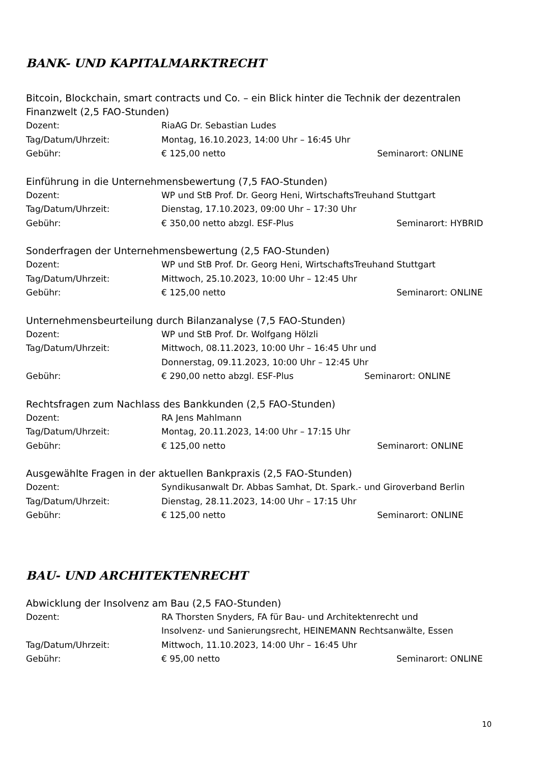BANK- UND KAPITALMARKTRECHT
Bitcoin, Blockchain, smart contracts und Co. – ein Blick hinter die Technik der dezentralen Finanzwelt (2,5 FAO-Stunden)
Dozent: RiaAG Dr. Sebastian Ludes
Tag/Datum/Uhrzeit: Montag, 16.10.2023, 14:00 Uhr – 16:45 Uhr
Gebühr: € 125,00 netto Seminarort: ONLINE
Einführung in die Unternehmensbewertung (7,5 FAO-Stunden)
Dozent: WP und StB Prof. Dr. Georg Heni, WirtschaftsTreuhand Stuttgart
Tag/Datum/Uhrzeit: Dienstag, 17.10.2023, 09:00 Uhr – 17:30 Uhr
Gebühr: € 350,00 netto abzgl. ESF-Plus Seminarort: HYBRID
Sonderfragen der Unternehmensbewertung (2,5 FAO-Stunden)
Dozent: WP und StB Prof. Dr. Georg Heni, WirtschaftsTreuhand Stuttgart
Tag/Datum/Uhrzeit: Mittwoch, 25.10.2023, 10:00 Uhr – 12:45 Uhr
Gebühr: € 125,00 netto Seminarort: ONLINE
Unternehmensbeurteilung durch Bilanzanalyse (7,5 FAO-Stunden)
Dozent: WP und StB Prof. Dr. Wolfgang Hölzli
Tag/Datum/Uhrzeit: Mittwoch, 08.11.2023, 10:00 Uhr – 16:45 Uhr und
Donnerstag, 09.11.2023, 10:00 Uhr – 12:45 Uhr
Gebühr: € 290,00 netto abzgl. ESF-Plus Seminarort: ONLINE
Rechtsfragen zum Nachlass des Bankkunden (2,5 FAO-Stunden)
Dozent: RA Jens Mahlmann
Tag/Datum/Uhrzeit: Montag, 20.11.2023, 14:00 Uhr – 17:15 Uhr
Gebühr: € 125,00 netto Seminarort: ONLINE
Ausgewählte Fragen in der aktuellen Bankpraxis (2,5 FAO-Stunden)
Dozent: Syndikusanwalt Dr. Abbas Samhat, Dt. Spark.- und Giroverband Berlin
Tag/Datum/Uhrzeit: Dienstag, 28.11.2023, 14:00 Uhr – 17:15 Uhr
Gebühr: € 125,00 netto Seminarort: ONLINE
BAU- UND ARCHITEKTENRECHT
Abwicklung der Insolvenz am Bau (2,5 FAO-Stunden)
Dozent: RA Thorsten Snyders, FA für Bau- und Architektenrecht und
Insolvenz- und Sanierungsrecht, HEINEMANN Rechtsanwälte, Essen
Tag/Datum/Uhrzeit: Mittwoch, 11.10.2023, 14:00 Uhr – 16:45 Uhr
Gebühr: € 95,00 netto Seminarort: ONLINE
10